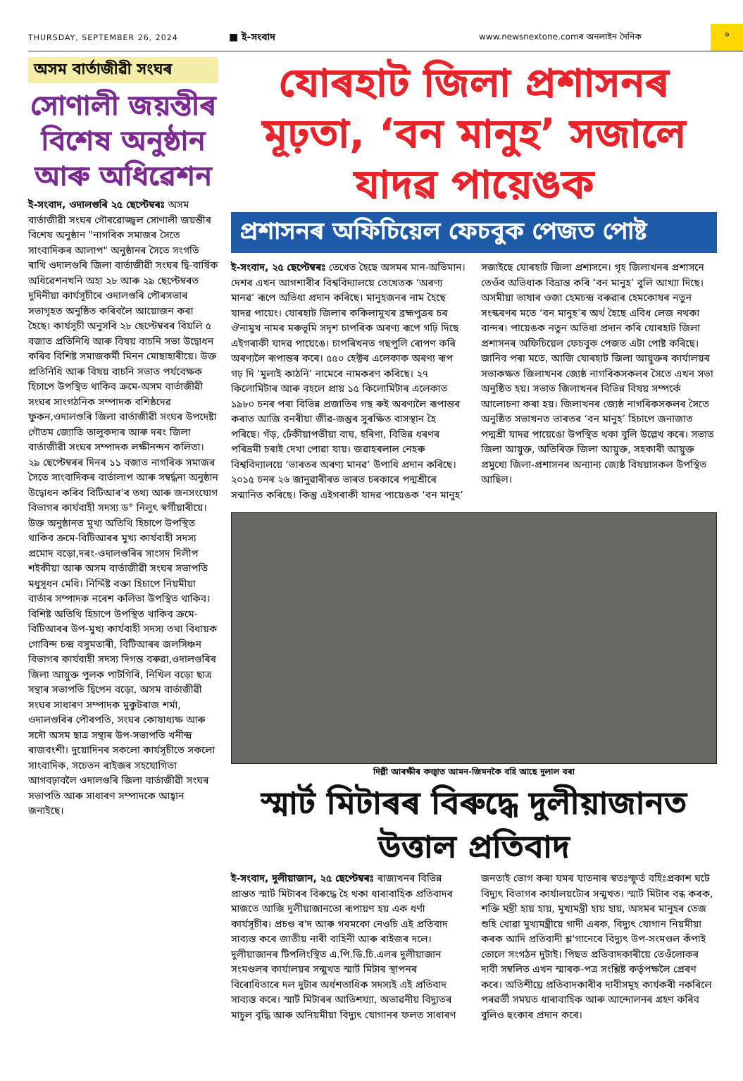THURSDAY, SEPTEMBER 26, 2024
■ ই-সংবাদ
www.newsnextone.comৰ অনলাইন দৈনিক
৬
অসম বাৰ্তাজীৱী সংঘৰ
সোণালী জয়ন্তীৰ বিশেষ অনুষ্ঠান আৰু অধিৱেশন
ই-সংবাদ, ওদালগুৰি ২৫ ছেপ্টেম্বৰঃ অসম বাৰ্তাজীৱী সংঘৰ গৌৰৱোজ্জ্বল সোণালী জয়ন্তীৰ বিশেষ অনুষ্ঠান "নাগৰিক সমাজৰ সৈতে সাংবাদিকৰ আলাপ" অনুষ্ঠানৰ সৈতে সংগতি ৰাখি ওদালগুৰি জিলা বাৰ্তাজীৱী সংঘৰ দ্বি-বাৰ্ষিক অধিৱেশনখনি অহা ২৮ আৰু ২৯ ছেপ্টেম্বৰত দুদিনীয়া কাৰ্যসূচীৰে ওদালগুৰি পৌৰসভাৰ সভাগৃহত অনুষ্ঠিত কৰিবলৈ আয়োজন কৰা হৈছে। কাৰ্যসূচী অনুসৰি ২৮ ছেপ্টেম্বৰৰ বিয়লি ৫ বজাত প্ৰতিনিধি আৰু বিষয় বাচনি সভা উদ্বোধন কৰিব বিশিষ্ট সমাজকৰ্মী মিনন মোছাহাৰীয়ে। উক্ত প্ৰতিনিধি আৰু বিষয় বাচনি সভাত পৰ্যবেক্ষক হিচাপে উপস্থিত থাকিব ক্ৰমে-অসম বাৰ্তাজীৱী সংঘৰ সাংগঠনিক সম্পাদক বশিষ্ঠদেৱ ফুকন,ওদালগুৰি জিলা বাৰ্তাজীৱী সংঘৰ উপদেষ্টা গৌতম জ্যোতি তালুকদাৰ আৰু দৰং জিলা বাৰ্তাজীৱী সংঘৰ সম্পাদক লক্ষীনন্দন কলিতা। ২৯ ছেপ্টেম্বৰৰ দিনৰ ১১ বজাত নাগৰিক সমাজৰ সৈতে সাংবাদিকৰ বাৰ্তালাপ আৰু সম্বৰ্দ্ধনা অনুষ্ঠান উদ্বোধন কৰিব বিটিআৰ'ৰ তথ্য আৰু জনসংযোগ বিভাগৰ কাৰ্যবাহী সদস্য ড° নিলুৎ স্বৰ্গীয়াৰীয়ে। উক্ত অনুষ্ঠানত মুখ্য অতিথি হিচাপে উপস্থিত থাকিব ক্ৰমে-বিটিআৰৰ মুখ্য কাৰ্যবাহী সদস্য প্ৰমোদ বড়ো,দৰং-ওদালগুৰিৰ সাংসদ দিলীপ শইকীয়া আৰু অসম বাৰ্তাজীৱী সংঘৰ সভাপতি মধুসূধন মেধি। নিৰ্দ্দিষ্ট বক্তা হিচাপে নিয়মীয়া বাৰ্তাৰ সম্পাদক নৰেশ কলিতা উপস্থিত থাকিব। বিশিষ্ট অতিথি হিচাপে উপস্থিত থাকিব ক্ৰমে- বিটিআৰৰ উপ-মুখ্য কাৰ্যবাহী সদস্য তথা বিধায়ক গোবিন্দ চন্দ্ৰ বসুমতাৰী, বিটিআৰৰ জলসিঞ্চন বিভাগৰ কাৰ্যবাহী সদস্য দিগন্ত বৰুৱা,ওদালগুৰিৰ জিলা আয়ুক্ত পুলক পাটগিৰি, নিখিল বড়ো ছাত্ৰ সন্থাৰ সভাপতি দ্বিপেন বড়ো, অসম বাৰ্তাজীৱী সংঘৰ সাধাৰণ সম্পাদক মুকুটৰাজ শৰ্মা, ওদালগুৰিৰ পৌৰপতি, সংঘৰ কোষাধ্যক্ষ আৰু সদৌ অসম ছাত্ৰ সন্থাৰ উপ-সভাপতি খনীন্দ্ৰ ৰাজবংশী। দুয়োদিনৰ সকলো কাৰ্যসূচীতে সকলো সাংবাদিক, সচেতন ৰাইজৰ সহযোগিতা আগবঢ়াবলৈ ওদালগুৰি জিলা বাৰ্তাজীৱী সংঘৰ সভাপতি আৰু সাধাৰণ সম্পাদকে আহ্বান জনাইছে।
যোৰহাট জিলা প্ৰশাসনৰ মূঢ়তা, ‘বন মানুহ’ সজালে যাদৱ পায়েঙক
প্ৰশাসনৰ অফিচিয়েল ফেচবুক পেজত পোষ্ট
ই-সংবাদ, ২৫ ছেপ্টেম্বৰঃ তেখেত হৈছে অসমৰ মান-অভিমান। দেশৰ এখন আগশাৰীৰ বিশ্ববিদ্যালয়ে তেখেতক ‘অৰণ্য মানৱ’ ৰূপে অভিধা প্ৰদান কৰিছে। মানুহজনৰ নাম হৈছে যাদৱ পায়েং। যোৰহাট জিলাৰ ককিলামুখৰ ব্ৰহ্মপুত্ৰৰ চৰ ঔনামুখ নামৰ মৰুভূমি সদৃশ চাপৰিক অৰণ্য ৰূপে গঢ়ি দিছে এইগৰাকী যাদৱ পায়েঙে। চাপৰিখনত গছপুলি ৰোপণ কৰি অৰণ্যলৈ ৰূপান্তৰ কৰে। ৫৫০ হেক্টৰ এলেকাক অৰণ্য ৰূপ গঢ় দি ‘মুলাই কাঠনি’ নামেৰে নামকৰণ কৰিছে। ২৭ কিলোমিটাৰ আৰু বহলে প্ৰায় ১৫ কিলোমিটাৰ এলেকাত ১৯৮০ চনৰ পৰা বিভিন্ন প্ৰজাতিৰ গছ ৰুই অৰণ্যলৈ ৰূপান্তৰ কৰাত আজি বনৰীয়া জীৱ-জন্তুৰ সুৰক্ষিত বাসস্থান হৈ পৰিছে। গঁড়, ঢেঁকীয়াপতীয়া বাঘ, হৰিণা, বিভিন্ন ধৰণৰ পৰিভ্ৰমী চৰাই দেখা পোৱা যায়। জৱাহৰলাল নেহৰু বিশ্ববিদ্যালয়ে ‘ভাৰতৰ অৰণ্য মানৱ’ উপাধি প্ৰদান কৰিছে। ২০১৫ চনৰ ২৬ জানুৱাৰীৰত ভাৰত চৰকাৰে পদ্মশ্ৰীৰে সন্মানিত কৰিছে। কিন্তু এইগৰাকী যাদৱ পায়েঙক ‘বন মানুহ’ সজাইছে যোৰহাট জিলা প্ৰশাসনে। গৃহ জিলাখনৰ প্ৰশাসনে তেওঁৰ অভিধাক বিভ্ৰান্ত কৰি ‘বন মানুহ’ বুলি আখ্যা দিছে। অসমীয়া ভাষাৰ ওজা হেমচন্দ্ৰ বৰুৱাৰ হেমকোষৰ নতুন সংস্কৰণৰ মতে ‘বন মানুহ’ৰ অৰ্থ হৈছে এবিধ লেজ নথকা বান্দৰ। পায়েঙক নতুন অভিধা প্ৰদান কৰি যোৰহাট জিলা প্ৰশাসনৰ অফিচিয়েল ফেচবুক পেজত এটা পোষ্ট কৰিছে। জানিব পৰা মতে, আজি যোৰহাট জিলা আয়ুক্তৰ কাৰ্যালয়ৰ সভাকক্ষত জিলাখনৰ জ্যেষ্ঠ নাগৰিকসকলৰ সৈতে এখন সভা অনুষ্ঠিত হয়। সভাত জিলাখনৰ বিভিন্ন বিষয় সম্পৰ্কে আলোচনা কৰা হয়। জিলাখনৰ জ্যেষ্ঠ নাগৰিকসকলৰ সৈতে অনুষ্ঠিত সভাখনত ভাৰতৰ ‘বন মানুহ’ হিচাপে জনাজাত পদ্মশ্ৰী যাদৱ পায়েঙো উপস্থিত থকা বুলি উল্লেখ কৰে। সভাত জিলা আয়ুক্ত, অতিৰিক্ত জিলা আয়ুক্ত, সহকাৰী আয়ুক্ত প্ৰমুখ্যে জিলা-প্ৰশাসনৰ অন্যান্য জ্যেষ্ঠ বিষয়াসকল উপস্থিত আছিল।
দিল্লী আৰক্ষীৰ কজ্বাত আমন-জিমনকৈ বহি আছে দুলাল বৰা
স্মাৰ্ট মিটাৰৰ বিৰুদ্ধে দুলীয়াজানত উত্তাল প্ৰতিবাদ
ই-সংবাদ, দুলীয়াজান, ২৫ ছেপ্টেম্বৰঃ ৰাজ্যখনৰ বিভিন্ন প্ৰান্তত স্মাৰ্ট মিটাৰৰ বিৰুদ্ধে হৈ থকা ধাৰাবাহিক প্ৰতিবাদৰ মাজতে আজি দুলীয়াজানতো ৰূপায়ণ হয় এক ধৰ্ণা কাৰ্যসূচীৰ। প্ৰচণ্ড ৰ'দ আৰু গৰমকো নেওচি এই প্ৰতিবাদ সাব্যস্ত কৰে জাতীয় নাৰী বাহিনী আৰু ৰাইজৰ দলে। দুলীয়াজানৰ টিপলিংস্থিত এ.পি.ডি.চি.এলৰ দুলীয়াজান সংমণ্ডলৰ কাৰ্যালয়ৰ সন্মুখত স্মাৰ্ট মিটাৰ স্থাপনৰ বিৰোধিতাৰে দল দুটাৰ অৰ্ধশতাধিক সদস্যই এই প্ৰতিবাদ সাব্যস্ত কৰে। স্মাৰ্ট মিটাৰৰ আতিশয্যা, অভাৱনীয় বিদ্যুতৰ মাচুল বৃদ্ধি আৰু অনিয়মীয়া বিদ্যুৎ যোগানৰ ফলত সাধাৰণ জনতাই ভোগ কৰা যমৰ যাতনাৰ স্বতঃস্ফূৰ্ত বহিঃপ্ৰকাশ ঘটে বিদ্যুৎ বিভাগৰ কাৰ্যালয়টোৰ সন্মুখত। স্মাৰ্ট মিটাৰ বন্ধ কৰক, শক্তি মন্ত্ৰী হায় হায়, মুখ্যমন্ত্ৰী হায় হায়, অসমৰ মানুহৰ তেজ শুহি খোৱা মুখ্যমন্ত্ৰীয়ে গাদী এৰক, বিদ্যুৎ যোগান নিয়মীয়া কৰক আদি প্ৰতিবাদী শ্ল'গানেৰে বিদ্যুৎ উপ-সংমণ্ডল কঁপাই তোলে সংগঠন দুটাই। পিছত প্ৰতিবাদকাৰীয়ে তেওঁলোকৰ দাবী সম্বলিত এখন স্মাৰক-পত্ৰ সংশ্লিষ্ট কৰ্তৃপক্ষলৈ প্ৰেৰণ কৰে। অতিশীঘ্ৰে প্ৰতিবাদকাৰীৰ দাবীসমূহ কাৰ্যকৰী নকৰিলে পৰৱৰ্তী সময়ত ধাৰাবাহিক আৰু আন্দোলনৰ গ্ৰহণ কৰিব বুলিও হুংকাৰ প্ৰদান কৰে।